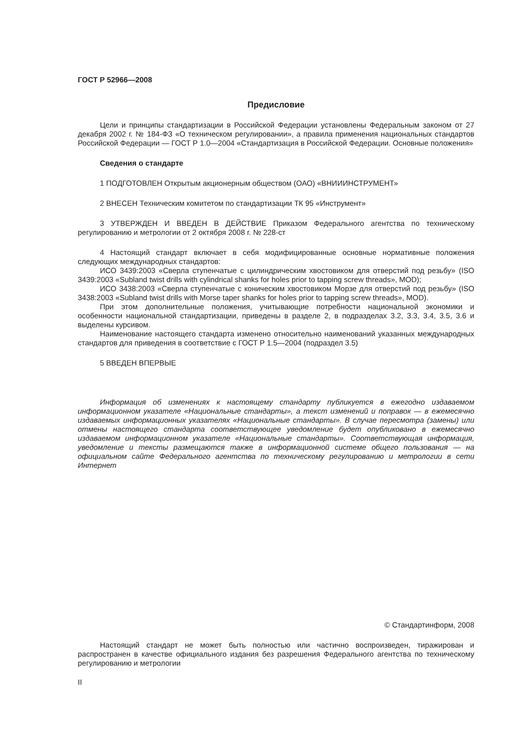ГОСТ Р 52966—2008
Предисловие
Цели и принципы стандартизации в Российской Федерации установлены Федеральным законом от 27 декабря 2002 г. № 184-ФЗ «О техническом регулировании», а правила применения национальных стандартов Российской Федерации — ГОСТ Р 1.0—2004 «Стандартизация в Российской Федерации. Основные положения»
Сведения о стандарте
1 ПОДГОТОВЛЕН Открытым акционерным обществом (ОАО) «ВНИИИНСТРУМЕНТ»
2 ВНЕСЕН Техническим комитетом по стандартизации ТК 95 «Инструмент»
3 УТВЕРЖДЕН И ВВЕДЕН В ДЕЙСТВИЕ Приказом Федерального агентства по техническому регулированию и метрологии от 2 октября 2008 г. № 228-ст
4 Настоящий стандарт включает в себя модифицированные основные нормативные положения следующих международных стандартов:
ИСО 3439:2003 «Сверла ступенчатые с цилиндрическим хвостовиком для отверстий под резьбу» (ISO 3439:2003 «Subland twist drills with cylindrical shanks for holes prior to tapping screw threads», MOD);
ИСО 3438:2003 «Сверла ступенчатые с коническим хвостовиком Морзе для отверстий под резьбу» (ISO 3438:2003 «Subland twist drills with Morse taper shanks for holes prior to tapping screw threads», MOD).
При этом дополнительные положения, учитывающие потребности национальной экономики и особенности национальной стандартизации, приведены в разделе 2, в подразделах 3.2, 3.3, 3.4, 3.5, 3.6 и выделены курсивом.
Наименование настоящего стандарта изменено относительно наименований указанных международных стандартов для приведения в соответствие с ГОСТ Р 1.5—2004 (подраздел 3.5)
5 ВВЕДЕН ВПЕРВЫЕ
Информация об изменениях к настоящему стандарту публикуется в ежегодно издаваемом информационном указателе «Национальные стандарты», а текст изменений и поправок — в ежемесячно издаваемых информационных указателях «Национальные стандарты». В случае пересмотра (замены) или отмены настоящего стандарта соответствующее уведомление будет опубликовано в ежемесячно издаваемом информационном указателе «Национальные стандарты». Соответствующая информация, уведомление и тексты размещаются также в информационной системе общего пользования — на официальном сайте Федерального агентства по техническому регулированию и метрологии в сети Интернет
© Стандартинформ, 2008
Настоящий стандарт не может быть полностью или частично воспроизведен, тиражирован и распространен в качестве официального издания без разрешения Федерального агентства по техническому регулированию и метрологии
II